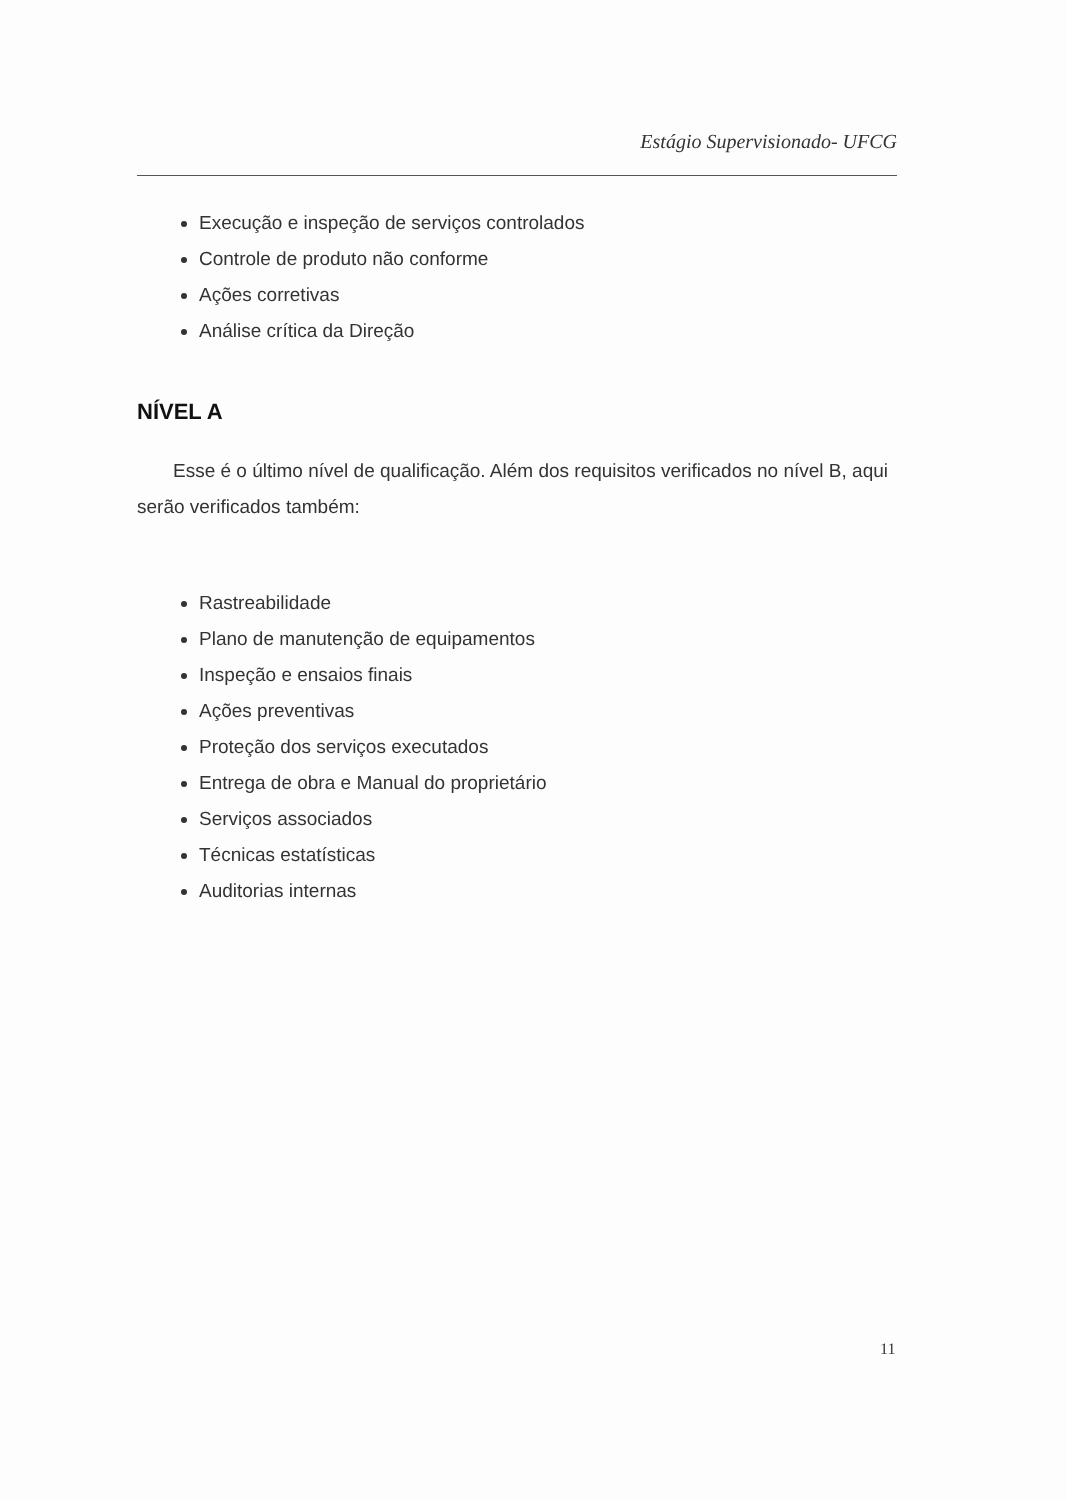Estágio Supervisionado- UFCG
Execução e inspeção de serviços controlados
Controle de produto não conforme
Ações corretivas
Análise crítica da Direção
NÍVEL A
Esse é o último nível de qualificação. Além dos requisitos verificados no nível B, aqui serão verificados também:
Rastreabilidade
Plano de manutenção de equipamentos
Inspeção e ensaios finais
Ações preventivas
Proteção dos serviços executados
Entrega de obra e Manual do proprietário
Serviços associados
Técnicas estatísticas
Auditorias internas
11